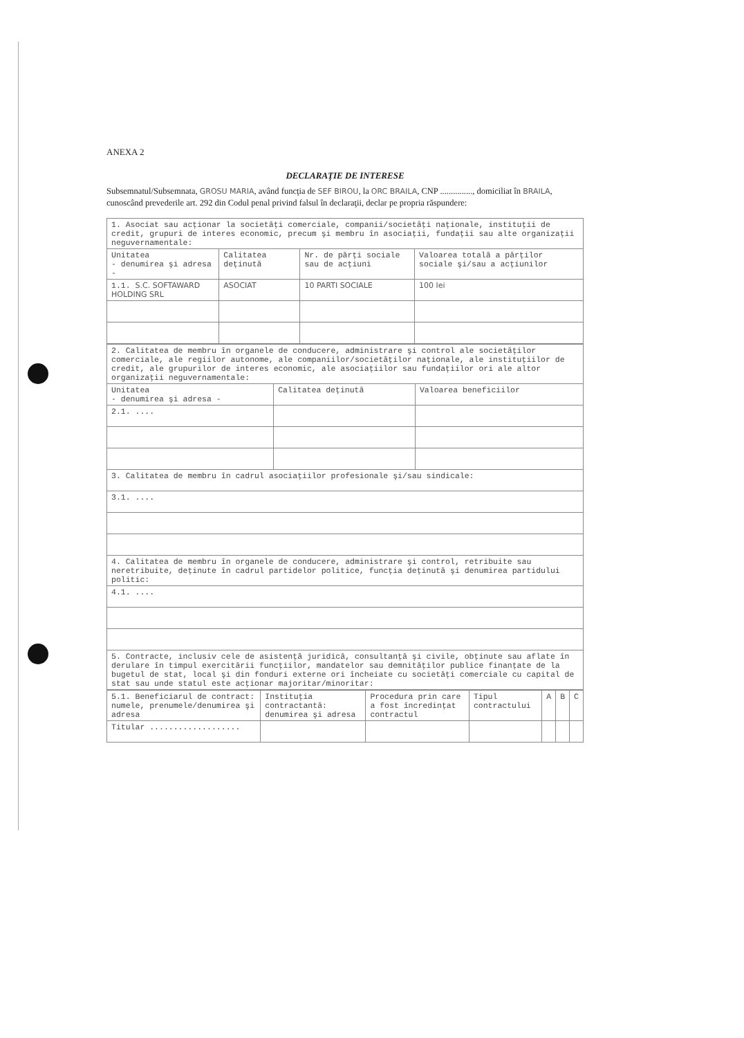ANEXA 2
DECLARAŢIE DE INTERESE
Subsemnatul/Subsemnata, GROSU MARIA, având funcţia de SEF BIROU, la ORC BRAILA, CNP ..............., domiciliat în BRAILA, cunoscând prevederile art. 292 din Codul penal privind falsul în declaraţii, declar pe propria răspundere:
| 1. Asociat sau acţionar la societăţi comerciale, companii/societăţi naţionale, instituţii de credit, grupuri de interes economic, precum şi membru în asociaţii, fundaţii sau alte organizaţii neguvernamentale: | | | |
| Unitatea - denumirea şi adresa - | Calitatea deţinută | Nr. de părţi sociale sau de acţiuni | Valoarea totală a părţilor sociale şi/sau a acţiunilor |
| 1.1. S.C. SOFTAWARD HOLDING SRL | ASOCIAT | 10 PARTI SOCIALE | 100 lei |
| 2. Calitatea de membru în organele de conducere, administrare şi control ale societăţilor comerciale, ale regiilor autonome, ale companiilor/societăţilor naţionale, ale instituţiilor de credit, ale grupurilor de interes economic, ale asociaţiilor sau fundaţiilor ori ale altor organizaţii neguvernamentale: | | |
| Unitatea - denumirea şi adresa - | Calitatea deţinută | Valoarea beneficiilor |
| 2.1. .... | | |
| 3. Calitatea de membru în cadrul asociaţiilor profesionale şi/sau sindicale: | | |
| 3.1. .... | | |
| 4. Calitatea de membru în organele de conducere, administrare şi control, retribuite sau neretribuite, deţinute în cadrul partidelor politice, funcţia deţinută şi denumirea partidului politic: | | |
| 4.1. .... | | |
| 5. Contracte, inclusiv cele de asistenţă juridică, consultanţă şi civile, obţinute sau aflate în derulare în timpul exercitării funcţiilor, mandatelor sau demnităţilor publice finanţate de la bugetul de stat, local şi din fonduri externe ori încheiate cu societăţi comerciale cu capital de stat sau unde statul este acţionar majoritar/minoritar: | | |
| 5.1. Beneficiarul de contract: numele, prenumele/denumirea şi adresa | Instituţia contractantă: denumirea şi adresa | Procedura prin care a fost încredinţat contractul | Tipul contractului | A | B | C |
| Titular ................... | | | | | | |